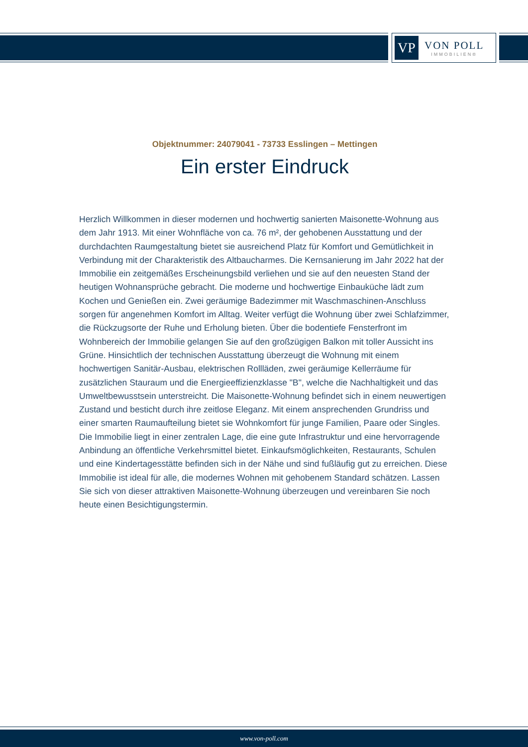VP
VON POLL
IMMOBILIEN®
Objektnummer: 24079041 - 73733 Esslingen – Mettingen
Ein erster Eindruck
Herzlich Willkommen in dieser modernen und hochwertig sanierten Maisonette-Wohnung aus dem Jahr 1913. Mit einer Wohnfläche von ca. 76 m², der gehobenen Ausstattung und der durchdachten Raumgestaltung bietet sie ausreichend Platz für Komfort und Gemütlichkeit in Verbindung mit der Charakteristik des Altbaucharmes. Die Kernsanierung im Jahr 2022 hat der Immobilie ein zeitgemäßes Erscheinungsbild verliehen und sie auf den neuesten Stand der heutigen Wohnansprüche gebracht. Die moderne und hochwertige Einbauküche lädt zum Kochen und Genießen ein. Zwei geräumige Badezimmer mit Waschmaschinen-Anschluss sorgen für angenehmen Komfort im Alltag. Weiter verfügt die Wohnung über zwei Schlafzimmer, die Rückzugsorte der Ruhe und Erholung bieten. Über die bodentiefe Fensterfront im Wohnbereich der Immobilie gelangen Sie auf den großzügigen Balkon mit toller Aussicht ins Grüne. Hinsichtlich der technischen Ausstattung überzeugt die Wohnung mit einem hochwertigen Sanitär-Ausbau, elektrischen Rollläden, zwei geräumige Kellerräume für zusätzlichen Stauraum und die Energieeffizienzklasse "B", welche die Nachhaltigkeit und das Umweltbewusstsein unterstreicht. Die Maisonette-Wohnung befindet sich in einem neuwertigen Zustand und besticht durch ihre zeitlose Eleganz. Mit einem ansprechenden Grundriss und einer smarten Raumaufteilung bietet sie Wohnkomfort für junge Familien, Paare oder Singles. Die Immobilie liegt in einer zentralen Lage, die eine gute Infrastruktur und eine hervorragende Anbindung an öffentliche Verkehrsmittel bietet. Einkaufsmöglichkeiten, Restaurants, Schulen und eine Kindertagesstätte befinden sich in der Nähe und sind fußläufig gut zu erreichen. Diese Immobilie ist ideal für alle, die modernes Wohnen mit gehobenem Standard schätzen. Lassen Sie sich von dieser attraktiven Maisonette-Wohnung überzeugen und vereinbaren Sie noch heute einen Besichtigungstermin.
www.von-poll.com